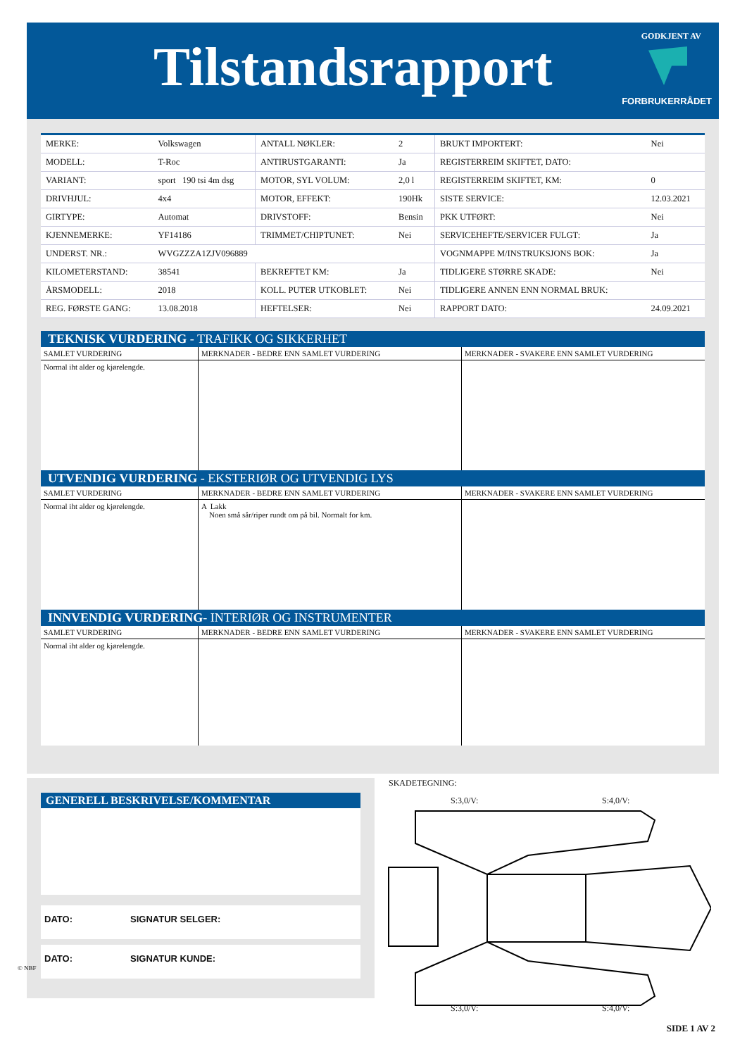Tilstandsrapport GODKJENT AV
FORBRUKERRÅDET
| MERKE: | Volkswagen | ANTALL NØKLER: | 2 | BRUKT IMPORTERT: | Nei |
| MODELL: | T-Roc | ANTIRUSTGARANTI: | Ja | REGISTERREIM SKIFTET, DATO: | |
| VARIANT: | sport 190 tsi 4m dsg | MOTOR, SYL VOLUM: | 2,0 l | REGISTERREIM SKIFTET, KM: | 0 |
| DRIVHJUL: | 4x4 | MOTOR, EFFEKT: | 190Hk | SISTE SERVICE: | 12.03.2021 |
| GIRTYPE: | Automat | DRIVSTOFF: | Bensin | PKK UTFØRT: | Nei |
| KJENNEMERKE: | YF14186 | TRIMMET/CHIPTUNET: | Nei | SERVICEHEFTE/SERVICER FULGT: | Ja |
| UNDERST. NR.: | WVGZZZA1ZJV096889 | | | VOGNMAPPE M/INSTRUKSJONS BOK: | Ja |
| KILOMETERSTAND: | 38541 | BEKREFTET KM: | Ja | TIDLIGERE STØRRE SKADE: | Nei |
| ÅRSMODELL: | 2018 | KOLL. PUTER UTKOBLET: | Nei | TIDLIGERE ANNEN ENN NORMAL BRUK: | |
| REG. FØRSTE GANG: | 13.08.2018 | HEFTELSER: | Nei | RAPPORT DATO: | 24.09.2021 |
TEKNISK VURDERING - TRAFIKK OG SIKKERHET
| SAMLET VURDERING | MERKNADER - BEDRE ENN SAMLET VURDERING | MERKNADER - SVAKERE ENN SAMLET VURDERING |
| Normal iht alder og kjørelengde. | | |
UTVENDIG VURDERING - EKSTERIØR OG UTVENDIG LYS
| SAMLET VURDERING | MERKNADER - BEDRE ENN SAMLET VURDERING | MERKNADER - SVAKERE ENN SAMLET VURDERING |
| Normal iht alder og kjørelengde. | A Lakk Noen små sår/riper rundt om på bil. Normalt for km. | |
INNVENDIG VURDERING- INTERIØR OG INSTRUMENTER
| SAMLET VURDERING | MERKNADER - BEDRE ENN SAMLET VURDERING | MERKNADER - SVAKERE ENN SAMLET VURDERING |
| Normal iht alder og kjørelengde. | | |
GENERELL BESKRIVELSE/KOMMENTAR
DATO: SIGNATUR SELGER:
DATO: SIGNATUR KUNDE:
SKADETEGNING:
S:3,0/V: S:4,0/V:
S:3,0/V: S:4,0/V:
© NBF
SIDE 1 AV 2